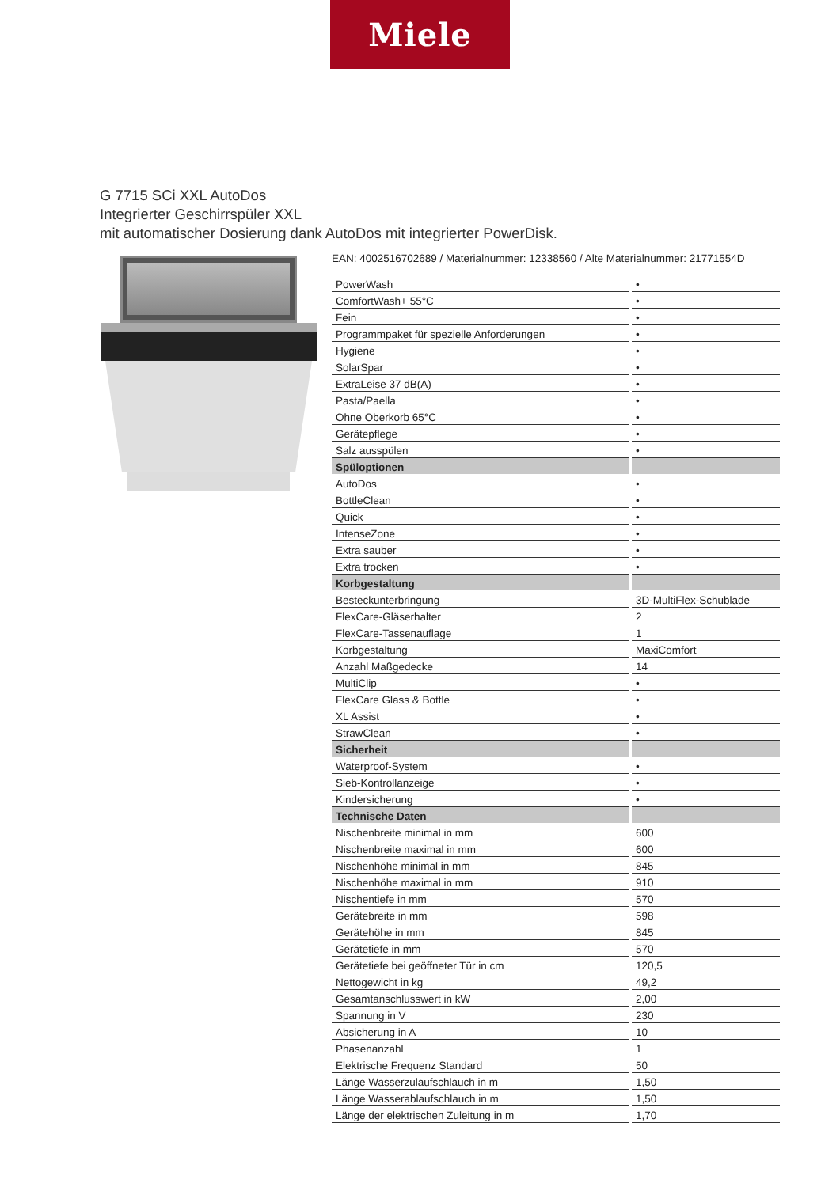Miele
G 7715 SCi XXL AutoDos
Integrierter Geschirrspüler XXL
mit automatischer Dosierung dank AutoDos mit integrierter PowerDisk.
EAN: 4002516702689 / Materialnummer: 12338560 / Alte Materialnummer: 21771554D
| PowerWash | • |
| ComfortWash+ 55°C | • |
| Fein | • |
| Programmpaket für spezielle Anforderungen | • |
| Hygiene | • |
| SolarSpar | • |
| ExtraLeise 37 dB(A) | • |
| Pasta/Paella | • |
| Ohne Oberkorb 65°C | • |
| Gerätepflege | • |
| Salz ausspülen | • |
| Spüloptionen | |
| AutoDos | • |
| BottleClean | • |
| Quick | • |
| IntenseZone | • |
| Extra sauber | • |
| Extra trocken | • |
| Korbgestaltung | |
| Besteckunterbringung | 3D-MultiFlex-Schublade |
| FlexCare-Gläserhalter | 2 |
| FlexCare-Tassenauflage | 1 |
| Korbgestaltung | MaxiComfort |
| Anzahl Maßgedecke | 14 |
| MultiClip | • |
| FlexCare Glass & Bottle | • |
| XL Assist | • |
| StrawClean | • |
| Sicherheit | |
| Waterproof-System | • |
| Sieb-Kontrollanzeige | • |
| Kindersicherung | • |
| Technische Daten | |
| Nischenbreite minimal in mm | 600 |
| Nischenbreite maximal in mm | 600 |
| Nischenhöhe minimal in mm | 845 |
| Nischenhöhe maximal in mm | 910 |
| Nischentiefe in mm | 570 |
| Gerätebreite in mm | 598 |
| Gerätehöhe in mm | 845 |
| Gerätetiefe in mm | 570 |
| Gerätetiefe bei geöffneter Tür in cm | 120,5 |
| Nettogewicht in kg | 49,2 |
| Gesamtanschlusswert in kW | 2,00 |
| Spannung in V | 230 |
| Absicherung in A | 10 |
| Phasenanzahl | 1 |
| Elektrische Frequenz Standard | 50 |
| Länge Wasserzulaufschlauch in m | 1,50 |
| Länge Wasserablaufschlauch in m | 1,50 |
| Länge der elektrischen Zuleitung in m | 1,70 |